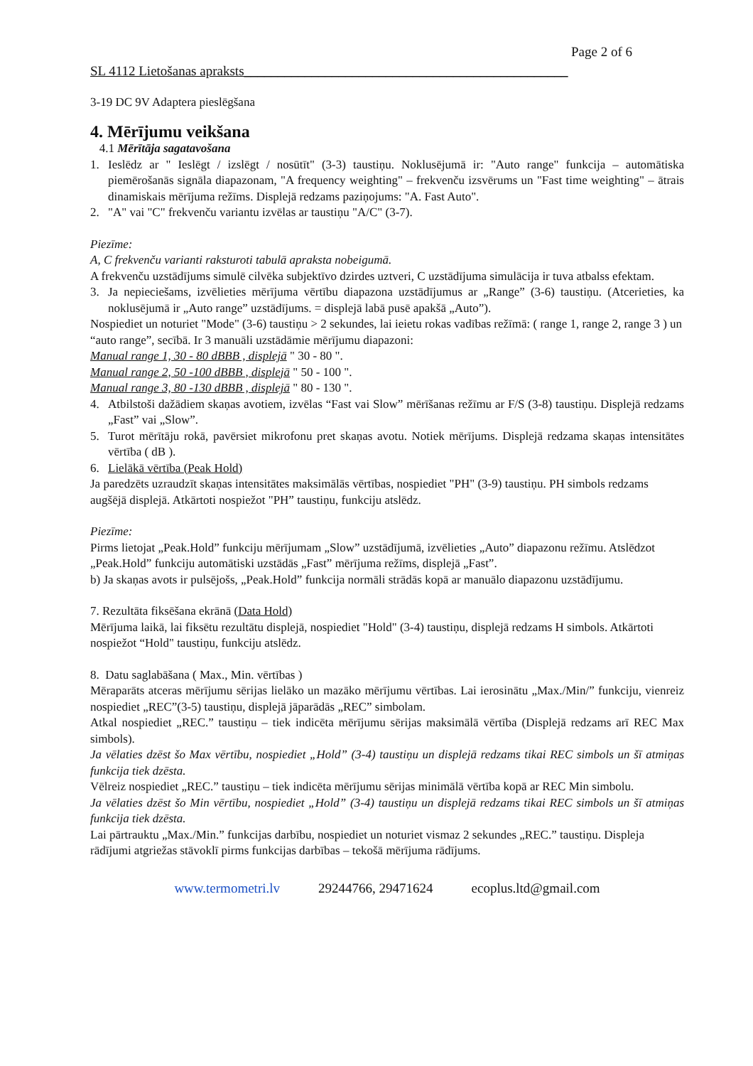Page 2 of 6
SL 4112 Lietošanas apraksts________________________________________________
3-19 DC 9V Adaptera pieslēgšana
4. Mērījumu veikšana
4.1 Mērītāja sagatavošana
1. Ieslēdz ar " Ieslēgt / izslēgt / nosūtīt" (3-3) taustiņu. Noklusējumā ir: "Auto range" funkcija – automātiska piemērošanās signāla diapazonam, "A frequency weighting" – frekvenču izsvērums un "Fast time weighting" – ātrais dinamiskais mērījuma režīms. Displejā redzams paziņojums: "A. Fast Auto".
2. "A" vai "C" frekvenču variantu izvēlas ar taustiņu "A/C" (3-7).
Piezīme:
A, C frekvenču varianti raksturoti tabulā apraksta nobeigumā.
A frekvenču uzstādījums simulē cilvēka subjektīvo dzirdes uztveri, C uzstādījuma simulācija ir tuva atbalss efektam.
3. Ja nepieciešams, izvēlieties mērījuma vērtību diapazona uzstādījumus ar „Range” (3-6) taustiņu. (Atcerieties, ka noklusējumā ir „Auto range” uzstādījums. = displejā labā pusē apakšā „Auto”).
Nospiediet un noturiet "Mode" (3-6) taustiņu > 2 sekundes, lai ieietu rokas vadības režīmā: ( range 1, range 2, range 3 ) un “auto range”, secībā. Ir 3 manuāli uzstādāmie mērījumu diapazoni:
Manual range 1, 30 - 80 dBBB , displejā " 30 - 80 ".
Manual range 2, 50 -100 dBBB , displejā " 50 - 100 ".
Manual range 3, 80 -130 dBBB , displejā " 80 - 130 ".
4. Atbilstoši dažādiem skaņas avotiem, izvēlas “Fast vai Slow” mērīšanas režīmu ar F/S (3-8) taustiņu. Displejā redzams „Fast” vai „Slow”.
5. Turot mērītāju rokā, pavērsiet mikrofonu pret skaņas avotu. Notiek mērījums. Displejā redzama skaņas intensitātes vērtība ( dB ).
6. Lielākā vērtība (Peak Hold)
Ja paredzēts uzraudzīt skaņas intensitātes maksimālās vērtības, nospiediet "PH" (3-9) taustiņu. PH simbols redzams augšējā displejā. Atkārtoti nospiežot "PH” taustiņu, funkciju atslēdz.
Piezīme:
Pirms lietojat „Peak.Hold” funkciju mērījumam „Slow” uzstādījumā, izvēlieties „Auto” diapazonu režīmu. Atslēdzot „Peak.Hold” funkciju automātiski uzstādās „Fast” mērījuma režīms, displejā „Fast”.
b) Ja skaņas avots ir pulsējošs, „Peak.Hold” funkcija normāli strādās kopā ar manuālo diapazonu uzstādījumu.
7. Rezultāta fiksēšana ekrānā (Data Hold)
Mērījuma laikā, lai fiksētu rezultātu displejā, nospiediet "Hold" (3-4) taustiņu, displejā redzams H simbols. Atkārtoti nospiežot “Hold" taustiņu, funkciju atslēdz.
8. Datu saglabāšana ( Max., Min. vērtības )
Mēraparāts atceras mērījumu sērijas lielāko un mazāko mērījumu vērtības. Lai ierosinātu „Max./Min/” funkciju, vienreiz nospiediet „REC”(3-5) taustiņu, displejā jāparādās „REC” simbolam.
Atkal nospiediet „REC.” taustiņu – tiek indicēta mērījumu sērijas maksimālā vērtība (Displejā redzams arī REC Max simbols).
Ja vēlaties dzēst šo Max vērtību, nospiediet „Hold” (3-4) taustiņu un displejā redzams tikai REC simbols un šī atmiņas funkcija tiek dzēsta.
Vēlreiz nospiediet „REC.” taustiņu – tiek indicēta mērījumu sērijas minimālā vērtība kopā ar REC Min simbolu.
Ja vēlaties dzēst šo Min vērtību, nospiediet „Hold” (3-4) taustiņu un displejā redzams tikai REC simbols un šī atmiņas funkcija tiek dzēsta.
Lai pārtrauktu „Max./Min.” funkcijas darbību, nospiediet un noturiet vismaz 2 sekundes „REC.” taustiņu. Displeja rādījumi atgriežas stāvoklī pirms funkcijas darbības – tekošā mērījuma rādījums.
www.termometri.lv 29244766, 29471624 ecoplus.ltd@gmail.com